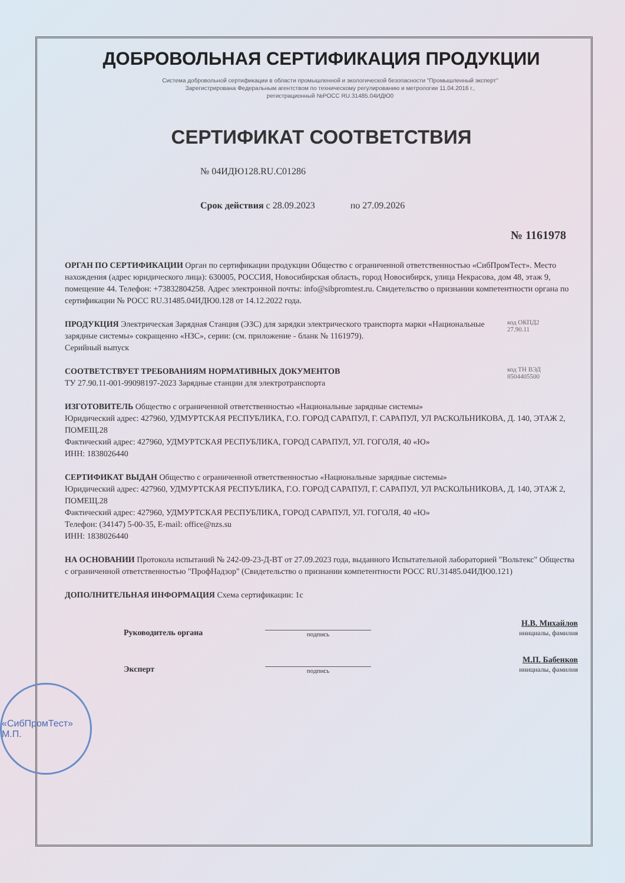ДОБРОВОЛЬНАЯ СЕРТИФИКАЦИЯ ПРОДУКЦИИ
Система добровольной сертификации в области промышленной и экологической безопасности "Промышленный эксперт"
Зарегистрирована Федеральным агентством по техническому регулированию и метрологии 11.04.2016 г.,
регистрационный №РОСС RU.31485.04ИДЮ0
СЕРТИФИКАТ СООТВЕТСТВИЯ
№ 04ИДЮ128.RU.C01286
Срок действия с 28.09.2023 по 27.09.2026
№ 1161978
ОРГАН ПО СЕРТИФИКАЦИИ Орган по сертификации продукции Общество с ограниченной ответственностью «СибПромТест». Место нахождения (адрес юридического лица): 630005, РОССИЯ, Новосибирская область, город Новосибирск, улица Некрасова, дом 48, этаж 9, помещение 44. Телефон: +73832804258. Адрес электронной почты: info@sibpromtest.ru. Свидетельство о признании компетентности органа по сертификации № РОСС RU.31485.04ИДЮ0.128 от 14.12.2022 года.
ПРОДУКЦИЯ Электрическая Зарядная Станция (ЭЗС) для зарядки электрического транспорта марки «Национальные зарядные системы» сокращенно «НЗС», серии: (см. приложение - бланк № 1161979).
Серийный выпуск
код ОКПД2
27.90.11
СООТВЕТСТВУЕТ ТРЕБОВАНИЯМ НОРМАТИВНЫХ ДОКУМЕНТОВ
ТУ 27.90.11-001-99098197-2023 Зарядные станции для электротранспорта
код ТН ВЭД
8504405500
ИЗГОТОВИТЕЛЬ Общество с ограниченной ответственностью «Национальные зарядные системы»
Юридический адрес: 427960, УДМУРТСКАЯ РЕСПУБЛИКА, Г.О. ГОРОД САРАПУЛ, Г. САРАПУЛ, УЛ РАСКОЛЬНИКОВА, Д. 140, ЭТАЖ 2, ПОМЕЩ.28
Фактический адрес: 427960, УДМУРТСКАЯ РЕСПУБЛИКА, ГОРОД САРАПУЛ, УЛ. ГОГОЛЯ, 40 «Ю»
ИНН: 1838026440
СЕРТИФИКАТ ВЫДАН Общество с ограниченной ответственностью «Национальные зарядные системы»
Юридический адрес: 427960, УДМУРТСКАЯ РЕСПУБЛИКА, Г.О. ГОРОД САРАПУЛ, Г. САРАПУЛ, УЛ РАСКОЛЬНИКОВА, Д. 140, ЭТАЖ 2, ПОМЕЩ.28
Фактический адрес: 427960, УДМУРТСКАЯ РЕСПУБЛИКА, ГОРОД САРАПУЛ, УЛ. ГОГОЛЯ, 40 «Ю»
Телефон: (34147) 5-00-35, E-mail: office@nzs.su
ИНН: 1838026440
НА ОСНОВАНИИ Протокола испытаний № 242-09-23-Д-ВТ от 27.09.2023 года, выданного Испытательной лабораторией "Вольтекс" Общества с ограниченной ответственностью "ПрофНадзор" (Свидетельство о признании компетентности РОСС RU.31485.04ИДЮ0.121)
ДОПОЛНИТЕЛЬНАЯ ИНФОРМАЦИЯ Схема сертификации: 1с
Руководитель органа подпись Н.В. Михайлов
инициалы, фамилия
Эксперт подпись М.П. Бабенков
инициалы, фамилия
«СибПромТест» М.П.